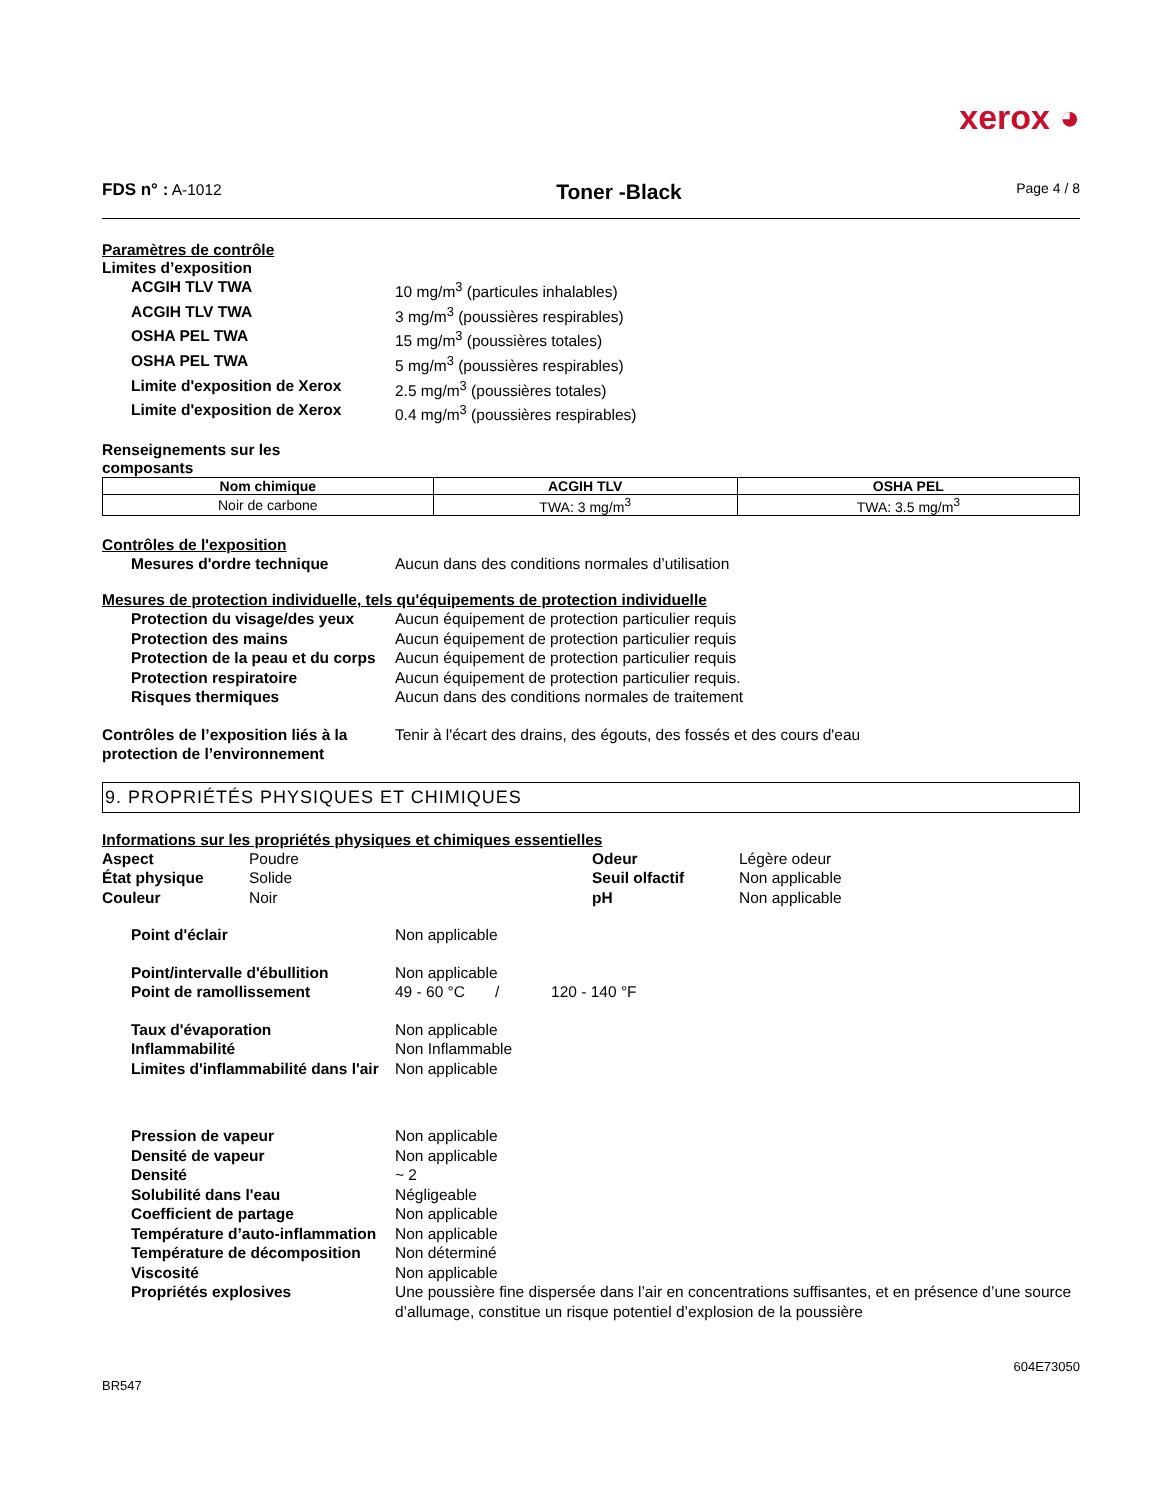xerox ◕
FDS n° : A-1012 Toner -Black Page 4 / 8
Paramètres de contrôle
Limites d’exposition
ACGIH TLV TWA 10 mg/m<sup>3</sup> (particules inhalables)
ACGIH TLV TWA 3 mg/m<sup>3</sup> (poussières respirables)
OSHA PEL TWA 15 mg/m<sup>3</sup> (poussières totales)
OSHA PEL TWA 5 mg/m<sup>3</sup> (poussières respirables)
Limite d'exposition de Xerox 2.5 mg/m<sup>3</sup> (poussières totales)
Limite d'exposition de Xerox 0.4 mg/m<sup>3</sup> (poussières respirables)
Renseignements sur les composants
| Nom chimique | ACGIH TLV | OSHA PEL |
| --- | --- | --- |
| Noir de carbone | TWA: 3 mg/m<sup>3</sup> | TWA: 3.5 mg/m<sup>3</sup> |
Contrôles de l'exposition
Mesures d'ordre technique Aucun dans des conditions normales d’utilisation
Mesures de protection individuelle, tels qu'équipements de protection individuelle
Protection du visage/des yeux Aucun équipement de protection particulier requis
Protection des mains Aucun équipement de protection particulier requis
Protection de la peau et du corps Aucun équipement de protection particulier requis
Protection respiratoire Aucun équipement de protection particulier requis.
Risques thermiques Aucun dans des conditions normales de traitement
Contrôles de l’exposition liés à la protection de l’environnement Tenir à l'écart des drains, des égouts, des fossés et des cours d'eau
9. PROPRIÉTÉS PHYSIQUES ET CHIMIQUES
Informations sur les propriétés physiques et chimiques essentielles
Aspect Poudre Odeur Légère odeur État physique Solide Seuil olfactif Non applicable Couleur Noir pH Non applicable
Point d'éclair Non applicable
Point/intervalle d'ébullition Non applicable
Point de ramollissement 49 - 60 °C / 120 - 140 °F
Taux d'évaporation Non applicable
Inflammabilité Non Inflammable
Limites d'inflammabilité dans l'air Non applicable
Pression de vapeur Non applicable
Densité de vapeur Non applicable
Densité ~ 2
Solubilité dans l'eau Négligeable
Coefficient de partage Non applicable
Température d’auto-inflammation Non applicable
Température de décomposition Non déterminé
Viscosité Non applicable
Propriétés explosives Une poussière fine dispersée dans l’air en concentrations suffisantes, et en présence d’une source d’allumage, constitue un risque potentiel d’explosion de la poussière
604E73050
BR547